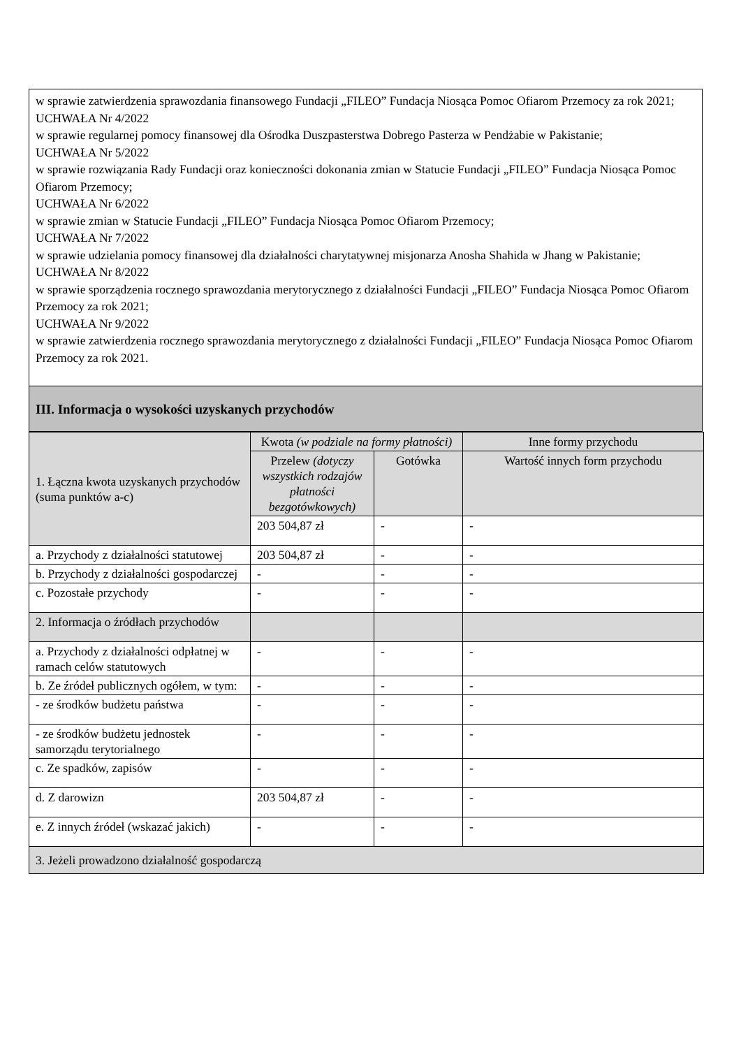w sprawie zatwierdzenia sprawozdania finansowego Fundacji „FILEO” Fundacja Niosąca Pomoc Ofiarom Przemocy za rok 2021;
UCHWAŁA Nr 4/2022
w sprawie regularnej pomocy finansowej dla Ośrodka Duszpasterstwa Dobrego Pasterza w Pendżabie w Pakistanie;
UCHWAŁA Nr 5/2022
w sprawie rozwiązania Rady Fundacji oraz konieczności dokonania zmian w Statucie Fundacji „FILEO” Fundacja Niosąca Pomoc Ofiarom Przemocy;
UCHWAŁA Nr 6/2022
w sprawie zmian w Statucie Fundacji „FILEO” Fundacja Niosąca Pomoc Ofiarom Przemocy;
UCHWAŁA Nr 7/2022
w sprawie udzielania pomocy finansowej dla działalności charytatywnej misjonarza Anosha Shahida w Jhang w Pakistanie;
UCHWAŁA Nr 8/2022
w sprawie sporządzenia rocznego sprawozdania merytorycznego z działalności Fundacji „FILEO” Fundacja Niosąca Pomoc Ofiarom Przemocy za rok 2021;
UCHWAŁA Nr 9/2022
w sprawie zatwierdzenia rocznego sprawozdania merytorycznego z działalności Fundacji „FILEO” Fundacja Niosąca Pomoc Ofiarom Przemocy za rok 2021.
III. Informacja o wysokości uzyskanych przychodów
| 1. Łączna kwota uzyskanych przychodów (suma punktów a-c) | Kwota (w podziale na formy płatności) | | Inne formy przychodu |
| | Przelew (dotyczy wszystkich rodzajów płatności bezgotówkowych) | Gotówka | Wartość innych form przychodu |
| | 203 504,87 zł | - | - |
| a. Przychody z działalności statutowej | 203 504,87 zł | - | - |
| b. Przychody z działalności gospodarczej | - | - | - |
| c. Pozostałe przychody | - | - | - |
| 2. Informacja o źródłach przychodów | | | |
| a. Przychody z działalności odpłatnej w ramach celów statutowych | - | - | - |
| b. Ze źródeł publicznych ogółem, w tym: | - | - | - |
| - ze środków budżetu państwa | - | - | - |
| - ze środków budżetu jednostek samorządu terytorialnego | - | - | - |
| c. Ze spadków, zapisów | - | - | - |
| d. Z darowizn | 203 504,87 zł | - | - |
| e. Z innych źródeł (wskazać jakich) | - | - | - |
| 3. Jeżeli prowadzono działalność gospodarczą | | | |